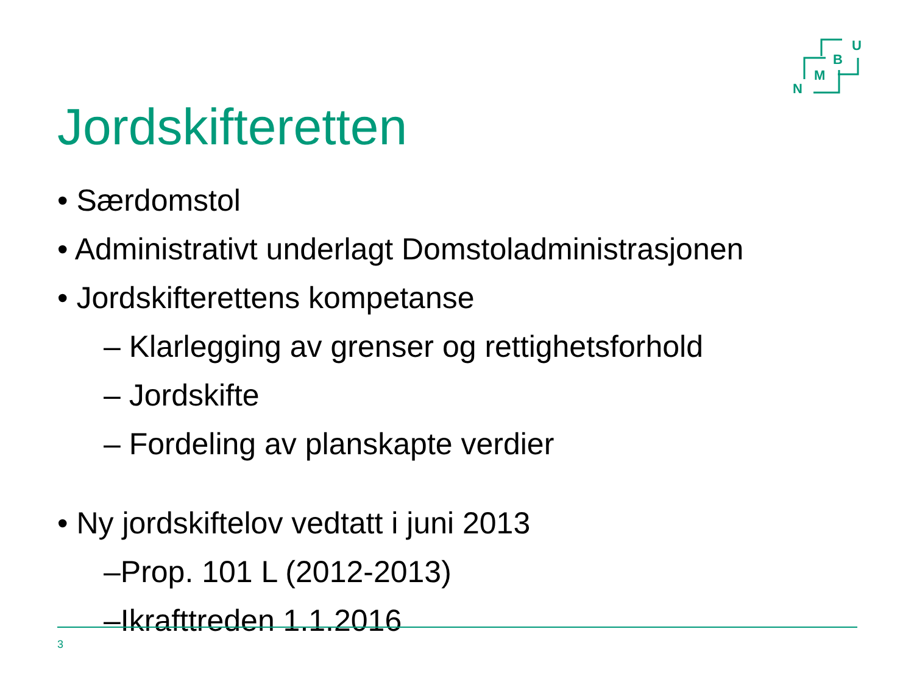N
M
B
U
Jordskifteretten
• Særdomstol
• Administrativt underlagt Domstoladministrasjonen
• Jordskifterettens kompetanse
– Klarlegging av grenser og rettighetsforhold
– Jordskifte
– Fordeling av planskapte verdier
• Ny jordskiftelov vedtatt i juni 2013
–Prop. 101 L (2012-2013)
–Ikrafttreden 1.1.2016
3